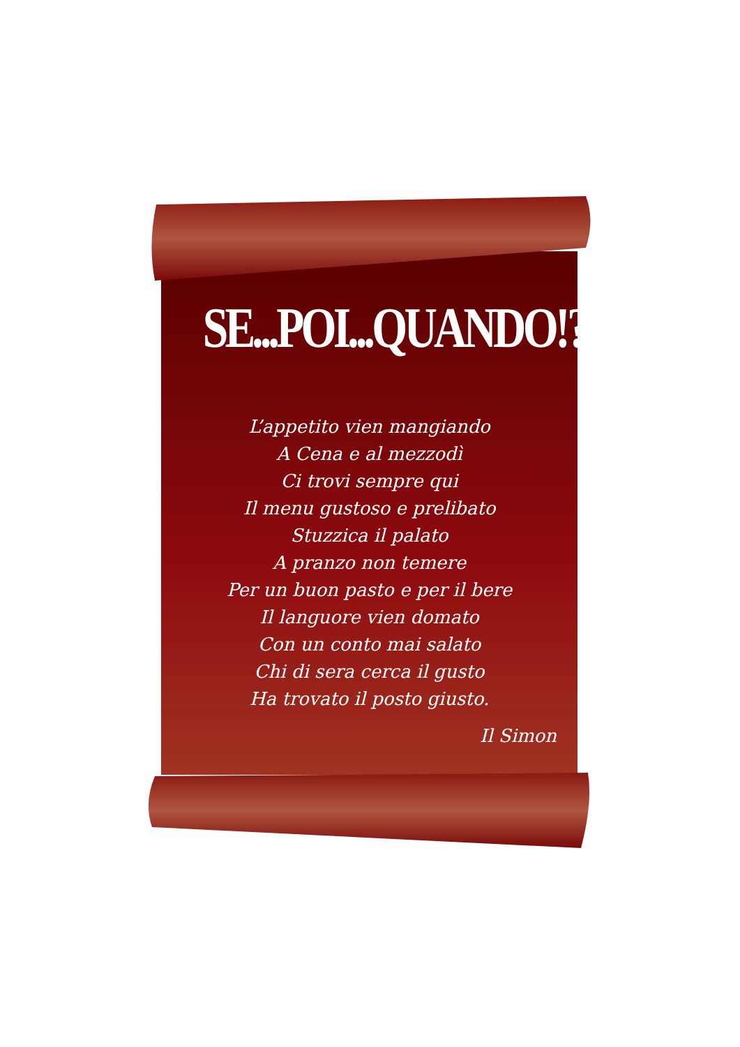SE...POI...QUANDO!?
L’appetito vien mangiando
A Cena e al mezzodì
Ci trovi sempre qui
Il menu gustoso e prelibato
Stuzzica il palato
A pranzo non temere
Per un buon pasto e per il bere
Il languore vien domato
Con un conto mai salato
Chi di sera cerca il gusto
Ha trovato il posto giusto.
Il Simon